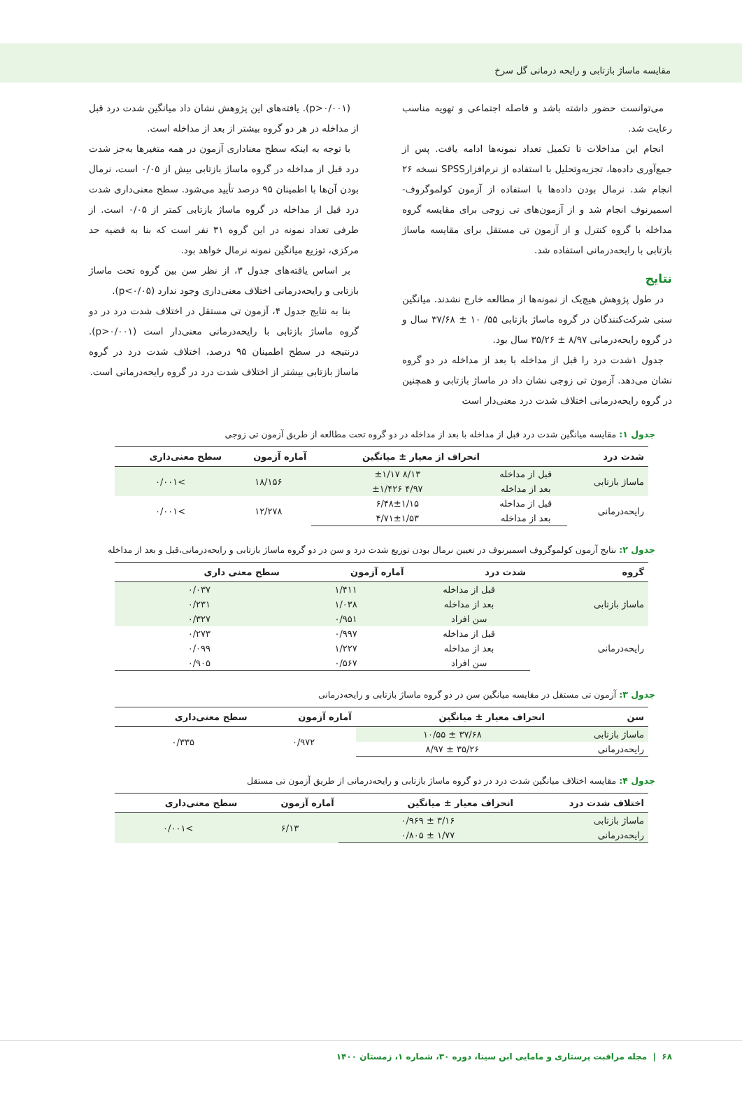مقایسه ماساژ بازتابی و رایحه درمانی گل سرخ
می‌توانست حضور داشته باشد و فاصله اجتماعی و تهویه مناسب رعایت شد.
انجام این مداخلات تا تکمیل تعداد نمونه‌ها ادامه یافت. پس از جمع‌آوری داده‌ها، تجزیه‌وتحلیل با استفاده از نرم‌افزارSPSS نسخه ۲۶ انجام شد. نرمال بودن داده‌ها با استفاده از آزمون کولموگروف-اسمیرنوف انجام شد و از آزمون‌های تی زوجی برای مقایسه گروه مداخله با گروه کنترل و از آزمون تی مستقل برای مقایسه ماساژ بازتابی با رایحه‌درمانی استفاده شد.
نتایج
در طول پژوهش هیچ‌یک از نمونه‌ها از مطالعه خارج نشدند. میانگین سنی شرکت‌کنندگان در گروه ماساژ بازتابی ۵۵/ ۱۰ ± ۳۷/۶۸ سال و در گروه رایحه‌درمانی ۸/۹۷ ± ۳۵/۲۶ سال بود.
جدول ۱شدت درد را قبل از مداخله با بعد از مداخله در دو گروه نشان می‌دهد. آزمون تی زوجی نشان داد در ماساژ بازتابی و همچنین در گروه رایحه‌درمانی اختلاف شدت درد معنی‌دار است
(p>۰/۰۰۱). یافته‌های این پژوهش نشان داد میانگین شدت درد قبل از مداخله در هر دو گروه بیشتر از بعد از مداخله است.
با توجه به اینکه سطح معناداری آزمون در همه متغیرها به‌جز شدت درد قبل از مداخله در گروه ماساژ بازتابی بیش از ۰/۰۵ است، نرمال بودن آن‌ها با اطمینان ۹۵ درصد تأیید می‌شود. سطح معنی‌داری شدت درد قبل از مداخله در گروه ماساژ بازتابی کمتر از ۰/۰۵ است. از طرفی تعداد نمونه در این گروه ۳۱ نفر است که بنا به قضیه حد مرکزی، توزیع میانگین نمونه نرمال خواهد بود.
بر اساس یافته‌های جدول ۳، از نظر سن بین گروه تحت ماساژ بازتابی و رایحه‌درمانی اختلاف معنی‌داری وجود ندارد (p<۰/۰۵).
بنا به نتایج جدول ۴، آزمون تی مستقل در اختلاف شدت درد در دو گروه ماساژ بازتابی با رایحه‌درمانی معنی‌دار است (p>۰/۰۰۱). درنتیجه در سطح اطمینان ۹۵ درصد، اختلاف شدت درد در گروه ماساژ بازتابی بیشتر از اختلاف شدت درد در گروه رایحه‌درمانی است.
جدول ۱: مقایسه میانگین شدت درد قبل از مداخله با بعد از مداخله در دو گروه تحت مطالعه از طریق آزمون تی زوجی
| شدت درد | | انحراف از معیار ± میانگین | آماره آزمون | سطح معنی‌داری |
| --- | --- | --- | --- | --- |
| ماساژ بازتابی | قبل از مداخله | ۸/۱۳ ±۱/۱۷ | ۱۸/۱۵۶ | >۰/۰۰۱ |
| | بعد از مداخله | ۴/۹۷ ±۱/۴۲۶ | | |
| رایحه‌درمانی | قبل از مداخله | ۶/۴۸±۱/۱۵ | ۱۲/۲۷۸ | >۰/۰۰۱ |
| | بعد از مداخله | ۴/۷۱±۱/۵۳ | | |
جدول ۲: نتایج آزمون کولموگروف اسمیرنوف در تعیین نرمال بودن توزیع شدت درد و سن در دو گروه ماساژ بازتابی و رایحه‌درمانی،قبل و بعد از مداخله
| گروه | شدت درد | آماره آزمون | سطح معنی داری |
| --- | --- | --- | --- |
| ماساژ بازتابی | قبل از مداخله | ۱/۴۱۱ | ۰/۰۳۷ |
| | بعد از مداخله | ۱/۰۳۸ | ۰/۲۳۱ |
| | سن افراد | ۰/۹۵۱ | ۰/۳۲۷ |
| رایحه‌درمانی | قبل از مداخله | ۰/۹۹۷ | ۰/۲۷۳ |
| | بعد از مداخله | ۱/۲۲۷ | ۰/۰۹۹ |
| | سن افراد | ۰/۵۶۷ | ۰/۹۰۵ |
جدول ۳: آزمون تی مستقل در مقایسه میانگین سن در دو گروه ماساژ بازتابی و رایحه‌درمانی
| سن | انحراف معیار ± میانگین | آماره آزمون | سطح معنی‌داری |
| --- | --- | --- | --- |
| ماساژ بازتابی | ۳۷/۶۸ ± ۱۰/۵۵ | ۰/۹۷۲ | ۰/۳۳۵ |
| رایحه‌درمانی | ۳۵/۲۶ ± ۸/۹۷ | | |
جدول ۴: مقایسه اختلاف میانگین شدت درد در دو گروه ماساژ بازتابی و رایحه‌درمانی از طریق آزمون تی مستقل
| اختلاف شدت درد | انحراف معیار ± میانگین | آماره آزمون | سطح معنی‌داری |
| --- | --- | --- | --- |
| ماساژ بازتابی | ۳/۱۶ ± ۰/۹۶۹ | ۶/۱۳ | >۰/۰۰۱ |
| رایحه‌درمانی | ۱/۷۷ ± ۰/۸۰۵ | | |
۶۸ | مجله مراقبت پرستاری و مامایی ابن سینا، دوره ۳۰، شماره ۱، زمستان ۱۴۰۰